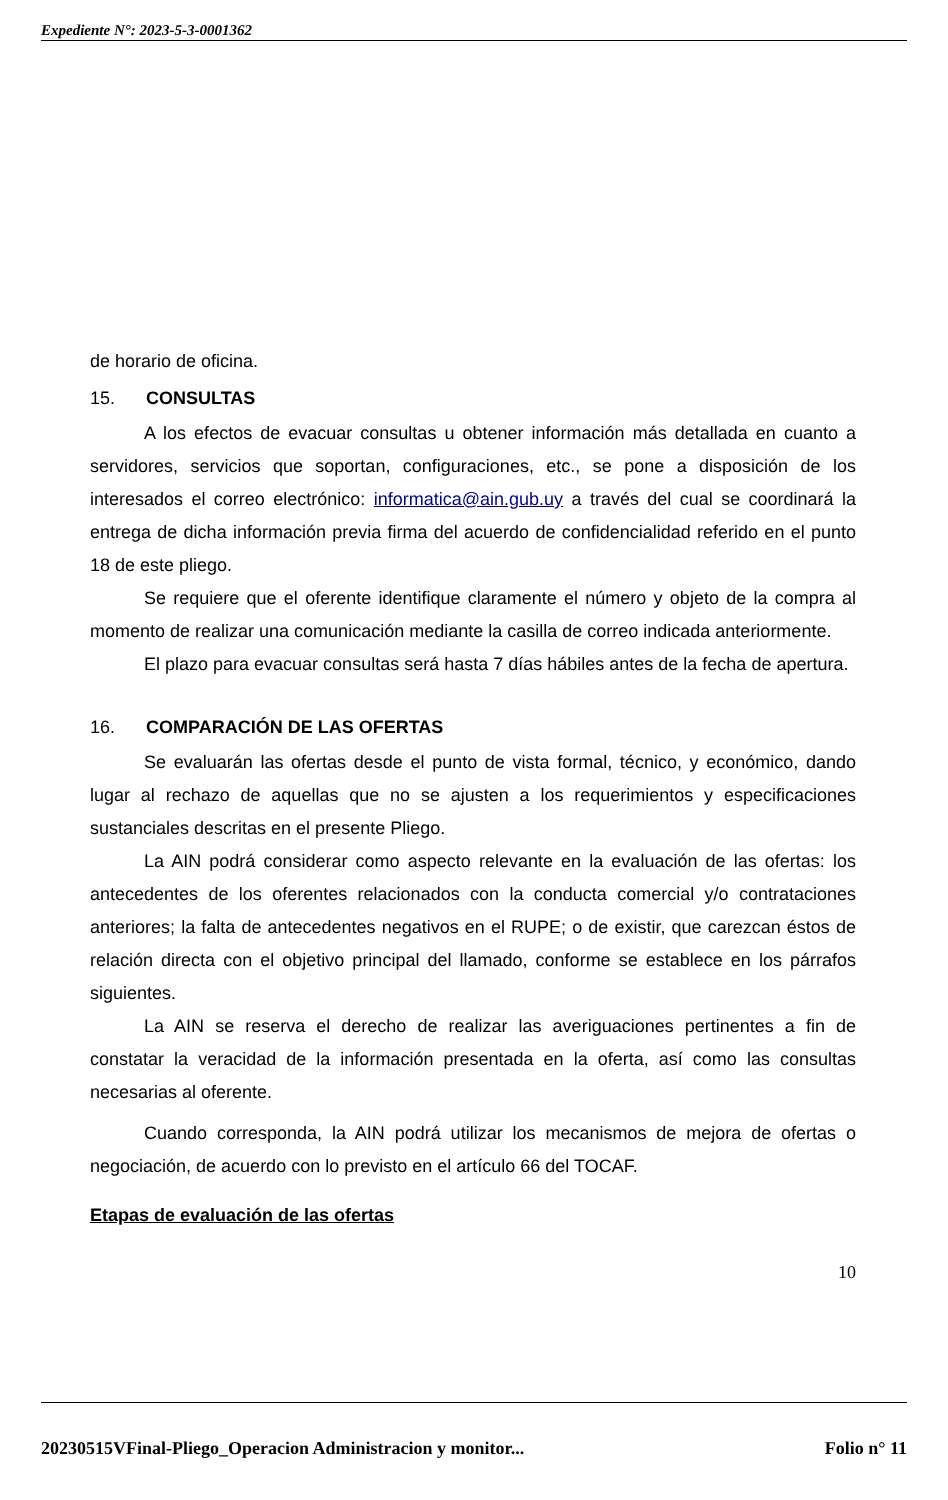Expediente N°: 2023-5-3-0001362
de horario de oficina.
15. CONSULTAS
A los efectos de evacuar consultas u obtener información más detallada en cuanto a servidores, servicios que soportan, configuraciones, etc., se pone a disposición de los interesados el correo electrónico: informatica@ain.gub.uy a través del cual se coordinará la entrega de dicha información previa firma del acuerdo de confidencialidad referido en el punto 18 de este pliego.
Se requiere que el oferente identifique claramente el número y objeto de la compra al momento de realizar una comunicación mediante la casilla de correo indicada anteriormente.
El plazo para evacuar consultas será hasta 7 días hábiles antes de la fecha de apertura.
16. COMPARACIÓN DE LAS OFERTAS
Se evaluarán las ofertas desde el punto de vista formal, técnico, y económico, dando lugar al rechazo de aquellas que no se ajusten a los requerimientos y especificaciones sustanciales descritas en el presente Pliego.
La AIN podrá considerar como aspecto relevante en la evaluación de las ofertas: los antecedentes de los oferentes relacionados con la conducta comercial y/o contrataciones anteriores; la falta de antecedentes negativos en el RUPE; o de existir, que carezcan éstos de relación directa con el objetivo principal del llamado, conforme se establece en los párrafos siguientes.
La AIN se reserva el derecho de realizar las averiguaciones pertinentes a fin de constatar la veracidad de la información presentada en la oferta, así como las consultas necesarias al oferente.
Cuando corresponda, la AIN podrá utilizar los mecanismos de mejora de ofertas o negociación, de acuerdo con lo previsto en el artículo 66 del TOCAF.
Etapas de evaluación de las ofertas
10
20230515VFinal-Pliego_Operacion Administracion y monitor... Folio n° 11